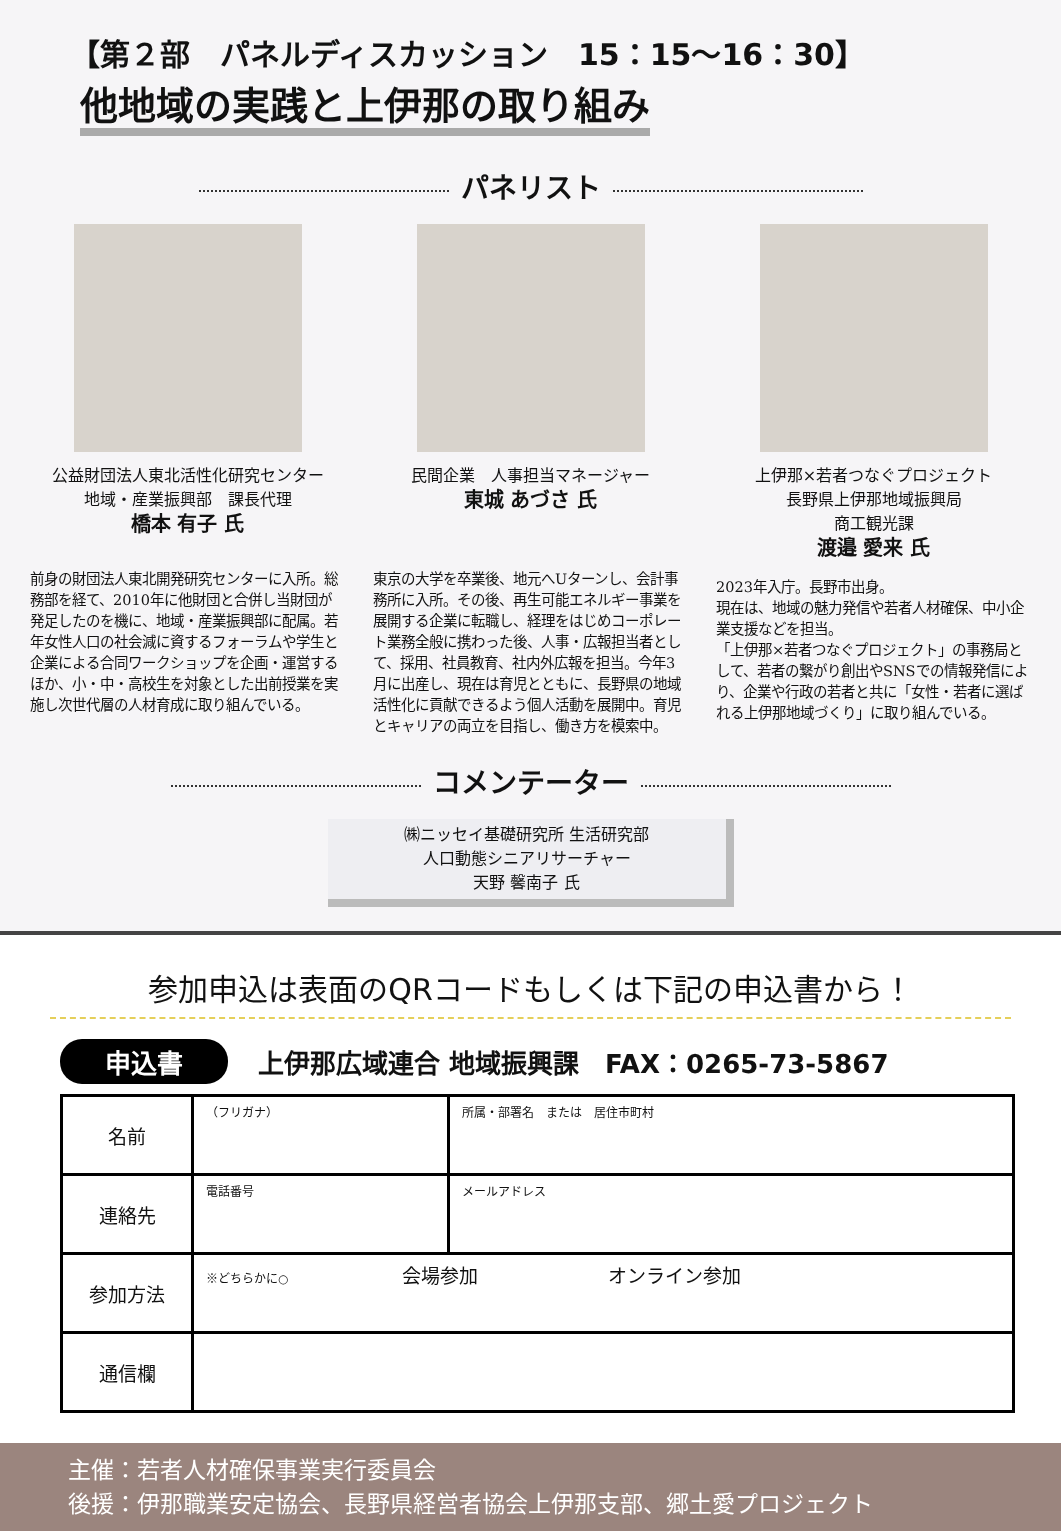【第２部　パネルディスカッション　15：15～16：30】
他地域の実践と上伊那の取り組み
パネリスト
公益財団法人東北活性化研究センター
地域・産業振興部　課長代理
橋本 有子 氏
前身の財団法人東北開発研究センターに入所。総務部を経て、2010年に他財団と合併し当財団が発足したのを機に、地域・産業振興部に配属。若年女性人口の社会減に資するフォーラムや学生と企業による合同ワークショップを企画・運営するほか、小・中・高校生を対象とした出前授業を実施し次世代層の人材育成に取り組んでいる。
民間企業　人事担当マネージャー
東城 あづさ 氏
東京の大学を卒業後、地元へUターンし、会計事務所に入所。その後、再生可能エネルギー事業を展開する企業に転職し、経理をはじめコーポレート業務全般に携わった後、人事・広報担当者として、採用、社員教育、社内外広報を担当。今年3月に出産し、現在は育児とともに、長野県の地域活性化に貢献できるよう個人活動を展開中。育児とキャリアの両立を目指し、働き方を模索中。
上伊那×若者つなぐプロジェクト
長野県上伊那地域振興局
商工観光課
渡邉 愛来 氏
2023年入庁。長野市出身。
現在は、地域の魅力発信や若者人材確保、中小企業支援などを担当。
「上伊那×若者つなぐプロジェクト」の事務局として、若者の繋がり創出やSNSでの情報発信により、企業や行政の若者と共に「女性・若者に選ばれる上伊那地域づくり」に取り組んでいる。
コメンテーター
㈱ニッセイ基礎研究所 生活研究部
人口動態シニアリサーチャー
天野 馨南子 氏
参加申込は表面のQRコードもしくは下記の申込書から！
申込書 上伊那広域連合 地域振興課　FAX：0265-73-5867
| 名前 | （フリガナ） | 所属・部署名 または 居住市町村 |
| 連絡先 | 電話番号 | メールアドレス |
| 参加方法 | ※どちらかに○ 会場参加 オンライン参加 | |
| 通信欄 | | |
主催：若者人材確保事業実行委員会
後援：伊那職業安定協会、長野県経営者協会上伊那支部、郷土愛プロジェクト